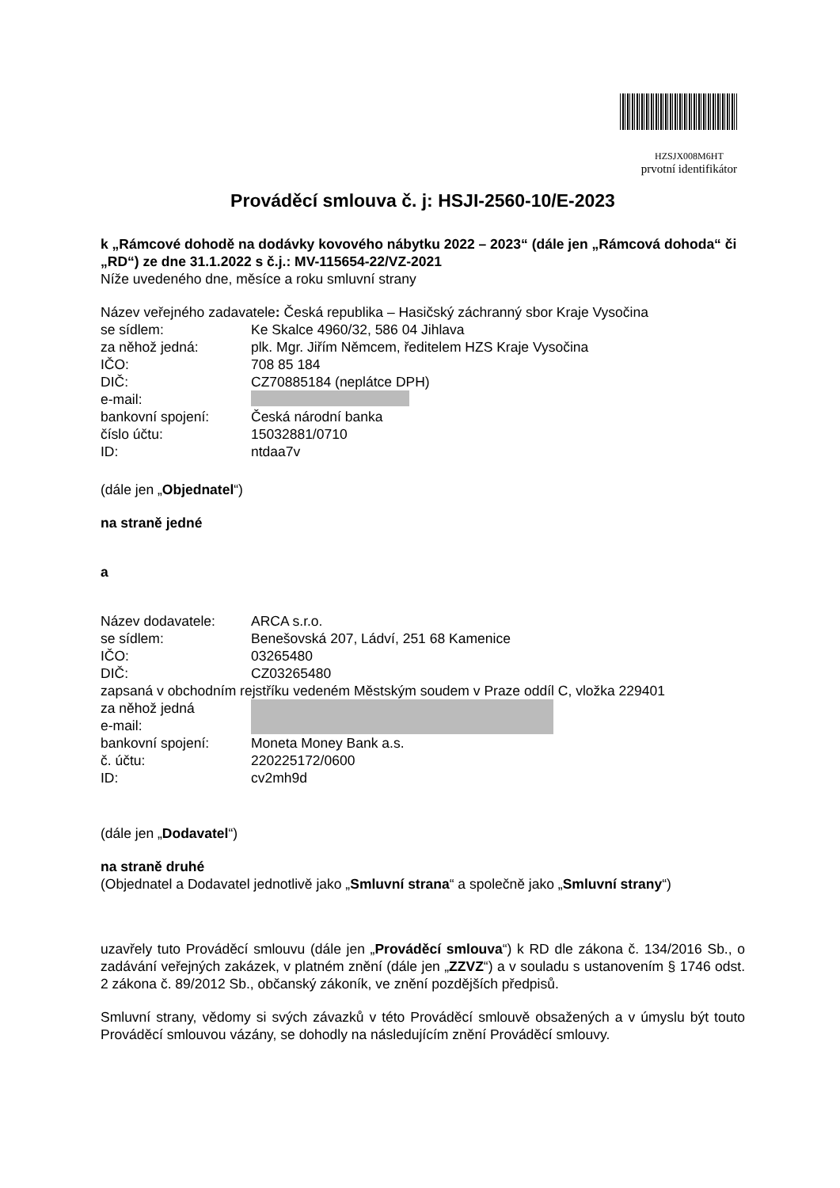HZSJX008M6HT
prvotní identifikátor
Prováděcí smlouva č. j: HSJI-2560-10/E-2023
k „Rámcové dohodě na dodávky kovového nábytku 2022 – 2023“ (dále jen „Rámcová dohoda“ či „RD“) ze dne 31.1.2022 s č.j.: MV-115654-22/VZ-2021
Níže uvedeného dne, měsíce a roku smluvní strany
Název veřejného zadavatele: Česká republika – Hasičský záchranný sbor Kraje Vysočina
se sídlem: Ke Skalce 4960/32, 586 04 Jihlava
za něhož jedná: plk. Mgr. Jiřím Němcem, ředitelem HZS Kraje Vysočina
IČO: 708 85 184
DIČ: CZ70885184 (neplátce DPH)
e-mail:
bankovní spojení: Česká národní banka
číslo účtu: 15032881/0710
ID: ntdaa7v
(dále jen „Objednatel“)
na straně jedné
a
Název dodavatele: ARCA s.r.o.
se sídlem: Benešovská 207, Ládví, 251 68 Kamenice
IČO: 03265480
DIČ: CZ03265480
zapsaná v obchodním rejstříku vedeném Městským soudem v Praze oddíl C, vložka 229401
za něhož jedná
e-mail:
bankovní spojení: Moneta Money Bank a.s.
č. účtu: 220225172/0600
ID: cv2mh9d
(dále jen „Dodavatel“)
na straně druhé
(Objednatel a Dodavatel jednotlivě jako „Smluvní strana“ a společně jako „Smluvní strany“)
uzavřely tuto Prováděcí smlouvu (dále jen „Prováděcí smlouva“) k RD dle zákona č. 134/2016 Sb., o zadávání veřejných zakázek, v platném znění (dále jen „ZZVZ“) a v souladu s ustanovením § 1746 odst. 2 zákona č. 89/2012 Sb., občanský zákoník, ve znění pozdějších předpisů.
Smluvní strany, vědomy si svých závazků v této Prováděcí smlouvě obsažených a v úmyslu být touto Prováděcí smlouvou vázány, se dohodly na následujícím znění Prováděcí smlouvy.